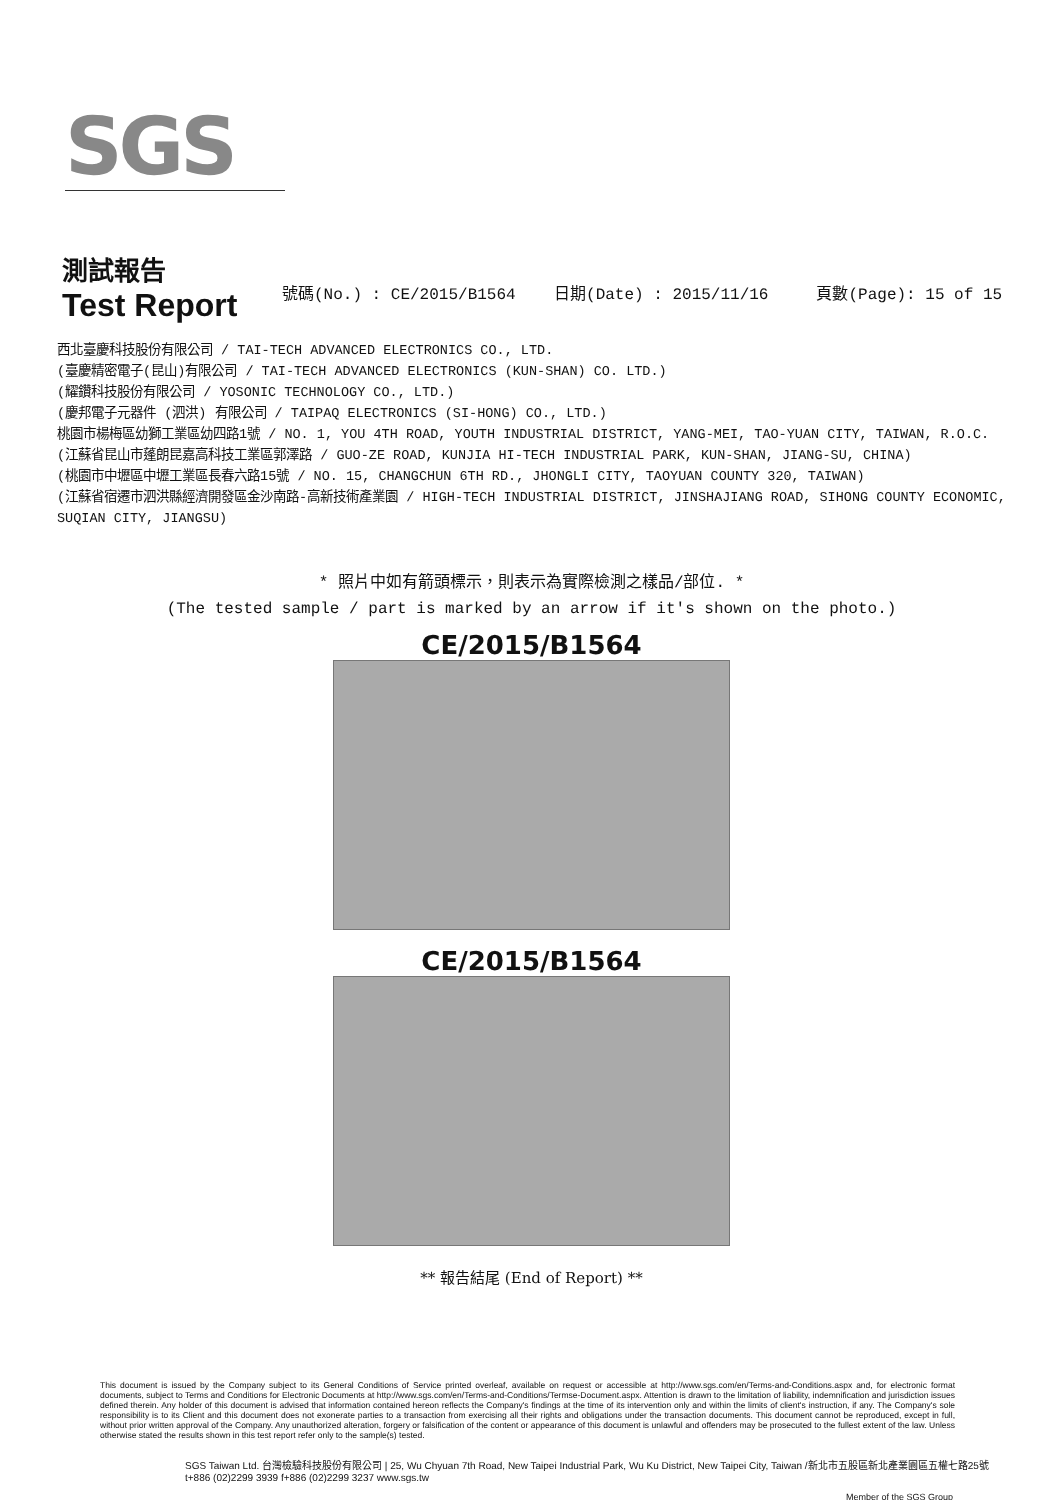SGS
測試報告
Test Report
號碼(No.) : CE/2015/B1564 日期(Date) : 2015/11/16 頁數(Page): 15 of 15
西北臺慶科技股份有限公司 / TAI-TECH ADVANCED ELECTRONICS CO., LTD.
(臺慶精密電子(昆山)有限公司 / TAI-TECH ADVANCED ELECTRONICS (KUN-SHAN) CO. LTD.)
(耀鑽科技股份有限公司 / YOSONIC TECHNOLOGY CO., LTD.)
(慶邦電子元器件 (泗洪) 有限公司 / TAIPAQ ELECTRONICS (SI-HONG) CO., LTD.)
桃園市楊梅區幼獅工業區幼四路1號 / NO. 1, YOU 4TH ROAD, YOUTH INDUSTRIAL DISTRICT, YANG-MEI, TAO-YUAN CITY, TAIWAN, R.O.C.
(江蘇省昆山市蓬朗昆嘉高科技工業區郭澤路 / GUO-ZE ROAD, KUNJIA HI-TECH INDUSTRIAL PARK, KUN-SHAN, JIANG-SU, CHINA)
(桃園市中壢區中壢工業區長春六路15號 / NO. 15, CHANGCHUN 6TH RD., JHONGLI CITY, TAOYUAN COUNTY 320, TAIWAN)
(江蘇省宿遷市泗洪縣經濟開發區金沙南路-高新技術產業園 / HIGH-TECH INDUSTRIAL DISTRICT, JINSHAJIANG ROAD, SIHONG COUNTY ECONOMIC, SUQIAN CITY, JIANGSU)
* 照片中如有箭頭標示，則表示為實際檢測之樣品/部位. *
(The tested sample / part is marked by an arrow if it's shown on the photo.)
CE/2015/B1564
CE/2015/B1564
** 報告結尾 (End of Report) **
This document is issued by the Company subject to its General Conditions of Service printed overleaf, available on request or accessible at http://www.sgs.com/en/Terms-and-Conditions.aspx and, for electronic format documents, subject to Terms and Conditions for Electronic Documents at http://www.sgs.com/en/Terms-and-Conditions/Termse-Document.aspx. Attention is drawn to the limitation of liability, indemnification and jurisdiction issues defined therein. Any holder of this document is advised that information contained hereon reflects the Company's findings at the time of its intervention only and within the limits of client's instruction, if any. The Company's sole responsibility is to its Client and this document does not exonerate parties to a transaction from exercising all their rights and obligations under the transaction documents. This document cannot be reproduced, except in full, without prior written approval of the Company. Any unauthorized alteration, forgery or falsification of the content or appearance of this document is unlawful and offenders may be prosecuted to the fullest extent of the law. Unless otherwise stated the results shown in this test report refer only to the sample(s) tested.
SGS Taiwan Ltd. 台灣檢驗科技股份有限公司 | 25, Wu Chyuan 7th Road, New Taipei Industrial Park, Wu Ku District, New Taipei City, Taiwan /新北市五股區新北產業園區五權七路25號
t+886 (02)2299 3939 f+886 (02)2299 3237 www.sgs.tw
Member of the SGS Group